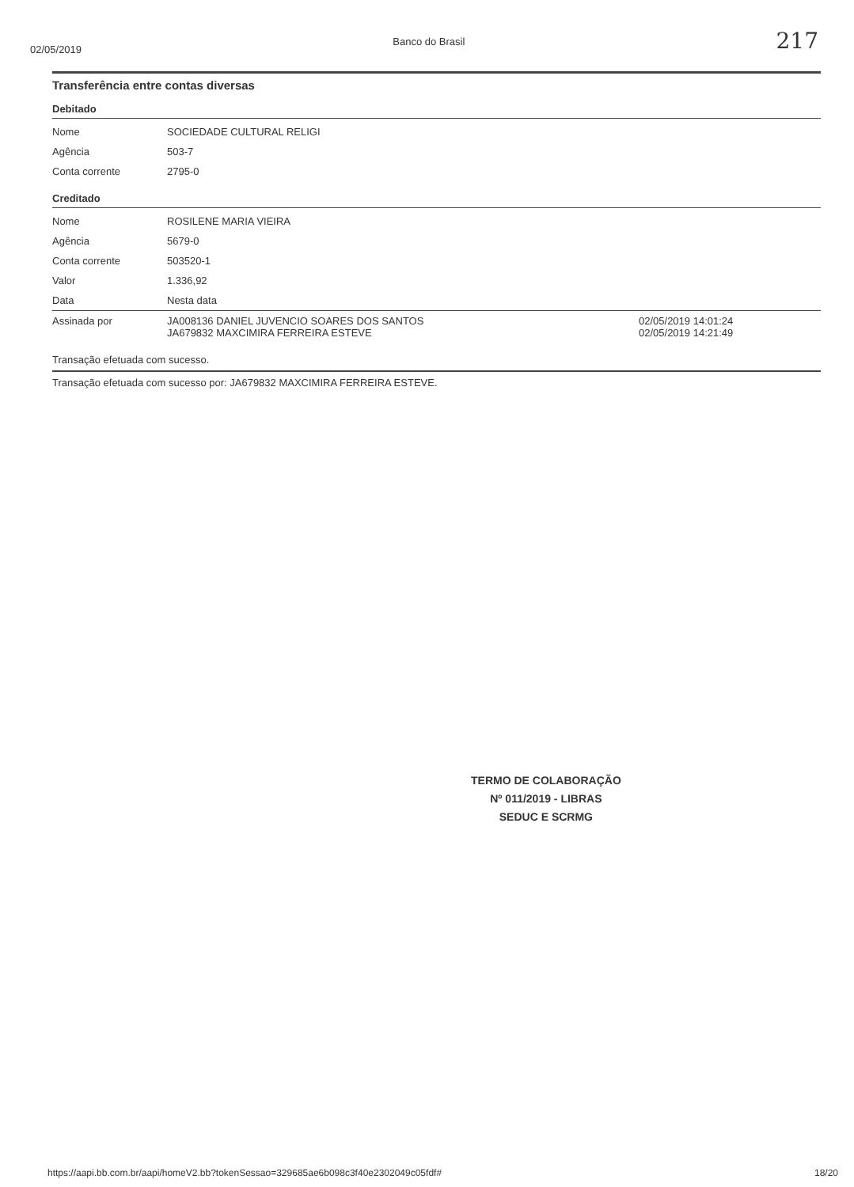02/05/2019 Banco do Brasil 217
Transferência entre contas diversas
Debitado
| Nome | SOCIEDADE CULTURAL RELIGI |
| Agência | 503-7 |
| Conta corrente | 2795-0 |
Creditado
| Nome | ROSILENE MARIA VIEIRA | |
| Agência | 5679-0 | |
| Conta corrente | 503520-1 | |
| Valor | 1.336,92 | |
| Data | Nesta data | |
| Assinada por | JA008136 DANIEL JUVENCIO SOARES DOS SANTOS JA679832 MAXCIMIRA FERREIRA ESTEVE | 02/05/2019 14:01:24 02/05/2019 14:21:49 |
Transação efetuada com sucesso.
Transação efetuada com sucesso por: JA679832 MAXCIMIRA FERREIRA ESTEVE.
TERMO DE COLABORAÇÃO
Nº 011/2019 - LIBRAS
SEDUC E SCRMG
https://aapi.bb.com.br/aapi/homeV2.bb?tokenSessao=329685ae6b098c3f40e2302049c05fdf# 18/20